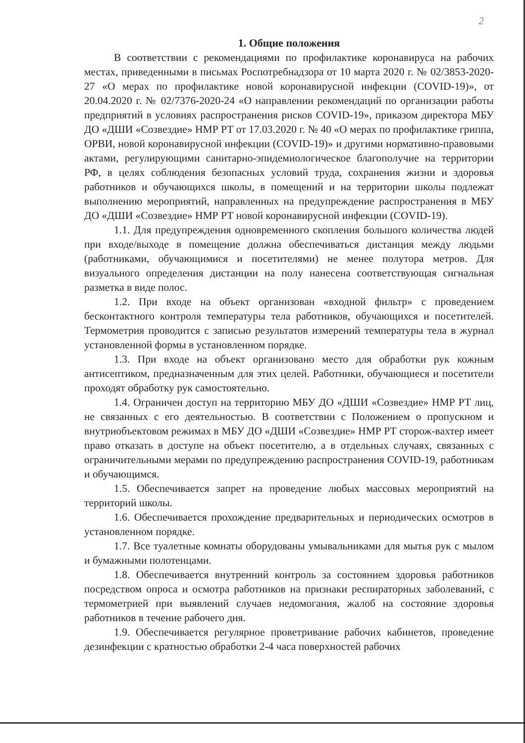2
1. Общие положения
В соответствии с рекомендациями по профилактике коронавируса на рабочих местах, приведенными в письмах Роспотребнадзора от 10 марта 2020 г. № 02/3853-2020-27 «О мерах по профилактике новой коронавирусной инфекции (COVID-19)», от 20.04.2020 г. № 02/7376-2020-24 «О направлении рекомендаций по организации работы предприятий в условиях распространения рисков COVID-19», приказом директора МБУ ДО «ДШИ «Созвездие» НМР РТ от 17.03.2020 г. № 40 «О мерах по профилактике гриппа, ОРВИ, новой коронавирусной инфекции (COVID-19)» и другими нормативно-правовыми актами, регулирующими санитарно-эпидемиологическое благополучие на территории РФ, в целях соблюдения безопасных условий труда, сохранения жизни и здоровья работников и обучающихся школы, в помещений и на территории школы подлежат выполнению мероприятий, направленных на предупреждение распространения в МБУ ДО «ДШИ «Созвездие» НМР РТ новой коронавирусной инфекции (COVID-19).
1.1. Для предупреждения одновременного скопления большого количества людей при входе/выходе в помещение должна обеспечиваться дистанция между людьми (работниками, обучающимися и посетителями) не менее полутора метров. Для визуального определения дистанции на полу нанесена соответствующая сигнальная разметка в виде полос.
1.2. При входе на объект организован «входной фильтр» с проведением бесконтактного контроля температуры тела работников, обучающихся и посетителей. Термометрия проводится с записью результатов измерений температуры тела в журнал установленной формы в установленном порядке.
1.3. При входе на объект организовано место для обработки рук кожным антисептиком, предназначенным для этих целей. Работники, обучающиеся и посетители проходят обработку рук самостоятельно.
1.4. Ограничен доступ на территорию МБУ ДО «ДШИ «Созвездие» НМР РТ лиц, не связанных с его деятельностью. В соответствии с Положением о пропускном и внутриобъектовом режимах в МБУ ДО «ДШИ «Созвездие» НМР РТ сторож-вахтер имеет право отказать в доступе на объект посетителю, а в отдельных случаях, связанных с ограничительными мерами по предупреждению распространения COVID-19, работникам и обучающимся.
1.5. Обеспечивается запрет на проведение любых массовых мероприятий на территорий школы.
1.6. Обеспечивается прохождение предварительных и периодических осмотров в установленном порядке.
1.7. Все туалетные комнаты оборудованы умывальниками для мытья рук с мылом и бумажными полотенцами.
1.8. Обеспечивается внутренний контроль за состоянием здоровья работников посредством опроса и осмотра работников на признаки респираторных заболеваний, с термометрией при выявлений случаев недомогания, жалоб на состояние здоровья работников в течение рабочего дня.
1.9. Обеспечивается регулярное проветривание рабочих кабинетов, проведение дезинфекции с кратностью обработки 2-4 часа поверхностей рабочих